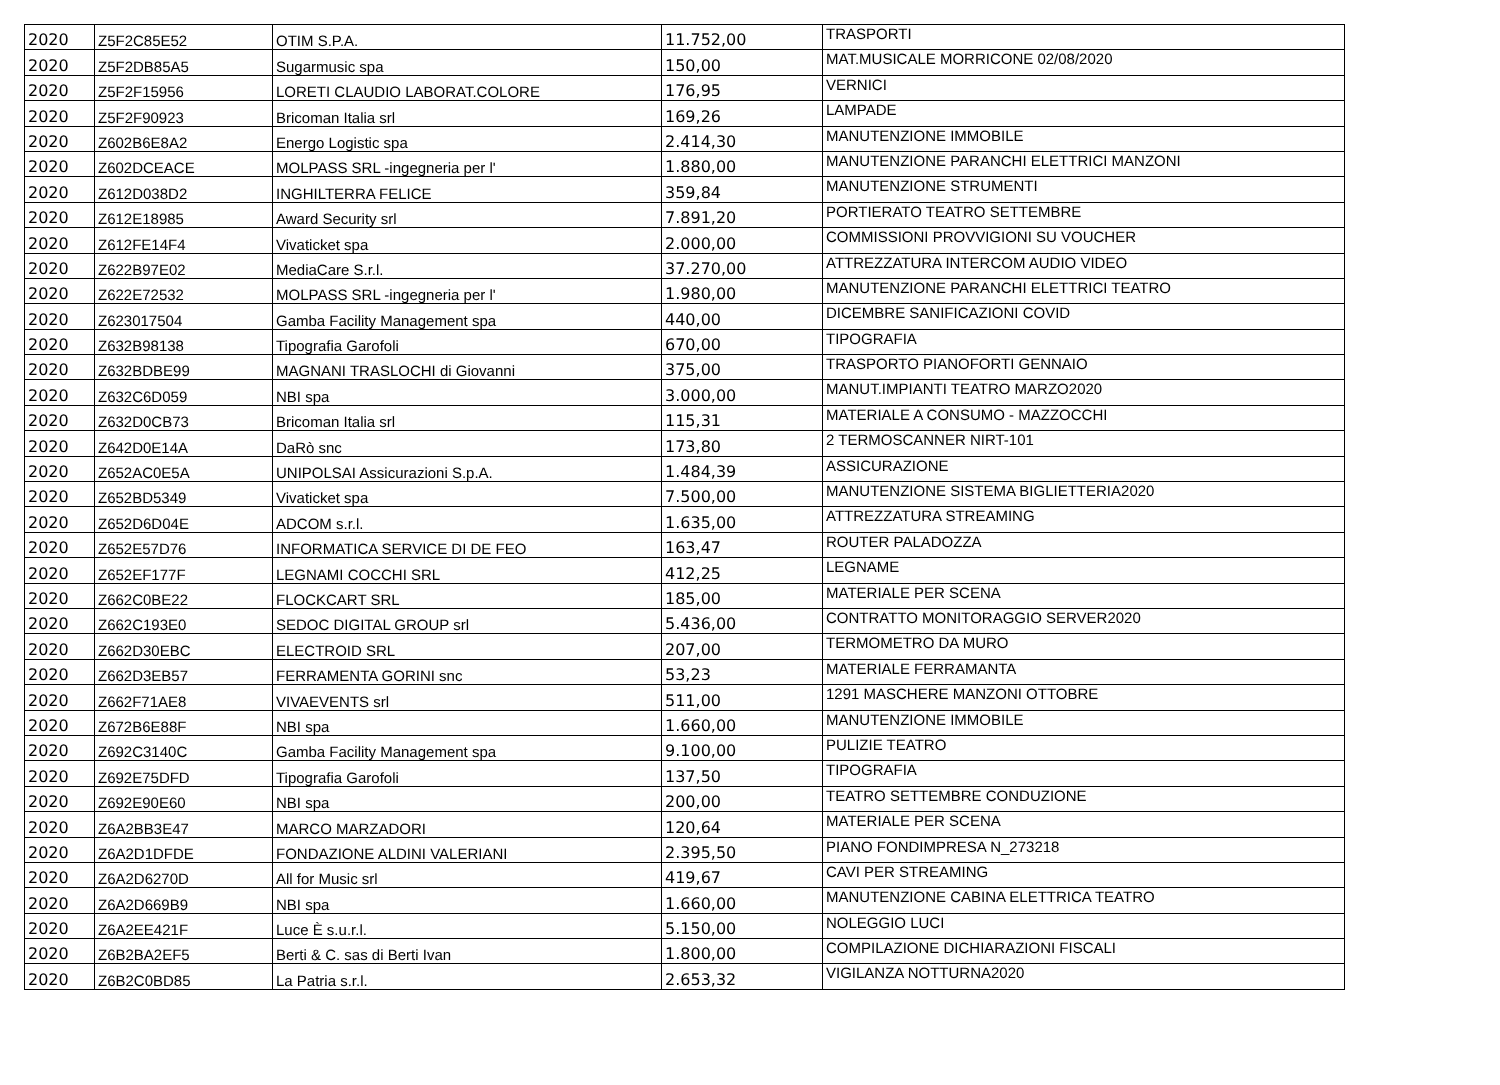| 2020 | Z5F2C85E52 | OTIM S.P.A. | 11.752,00 | TRASPORTI |
| 2020 | Z5F2DB85A5 | Sugarmusic spa | 150,00 | MAT.MUSICALE MORRICONE 02/08/2020 |
| 2020 | Z5F2F15956 | LORETI CLAUDIO LABORAT.COLORE | 176,95 | VERNICI |
| 2020 | Z5F2F90923 | Bricoman Italia srl | 169,26 | LAMPADE |
| 2020 | Z602B6E8A2 | Energo Logistic spa | 2.414,30 | MANUTENZIONE IMMOBILE |
| 2020 | Z602DCEACE | MOLPASS SRL -ingegneria per l' | 1.880,00 | MANUTENZIONE PARANCHI ELETTRICI MANZONI |
| 2020 | Z612D038D2 | INGHILTERRA FELICE | 359,84 | MANUTENZIONE STRUMENTI |
| 2020 | Z612E18985 | Award Security srl | 7.891,20 | PORTIERATO TEATRO SETTEMBRE |
| 2020 | Z612FE14F4 | Vivaticket spa | 2.000,00 | COMMISSIONI PROVVIGIONI SU VOUCHER |
| 2020 | Z622B97E02 | MediaCare S.r.l. | 37.270,00 | ATTREZZATURA INTERCOM AUDIO VIDEO |
| 2020 | Z622E72532 | MOLPASS SRL -ingegneria per l' | 1.980,00 | MANUTENZIONE PARANCHI ELETTRICI TEATRO |
| 2020 | Z623017504 | Gamba Facility Management spa | 440,00 | DICEMBRE SANIFICAZIONI COVID |
| 2020 | Z632B98138 | Tipografia Garofoli | 670,00 | TIPOGRAFIA |
| 2020 | Z632BDBE99 | MAGNANI TRASLOCHI di Giovanni | 375,00 | TRASPORTO PIANOFORTI GENNAIO |
| 2020 | Z632C6D059 | NBI spa | 3.000,00 | MANUT.IMPIANTI TEATRO MARZO2020 |
| 2020 | Z632D0CB73 | Bricoman Italia srl | 115,31 | MATERIALE A CONSUMO - MAZZOCCHI |
| 2020 | Z642D0E14A | DaRò snc | 173,80 | 2 TERMOSCANNER NIRT-101 |
| 2020 | Z652AC0E5A | UNIPOLSAI Assicurazioni S.p.A. | 1.484,39 | ASSICURAZIONE |
| 2020 | Z652BD5349 | Vivaticket spa | 7.500,00 | MANUTENZIONE SISTEMA BIGLIETTERIA2020 |
| 2020 | Z652D6D04E | ADCOM s.r.l. | 1.635,00 | ATTREZZATURA STREAMING |
| 2020 | Z652E57D76 | INFORMATICA SERVICE DI DE FEO | 163,47 | ROUTER PALADOZZA |
| 2020 | Z652EF177F | LEGNAMI COCCHI SRL | 412,25 | LEGNAME |
| 2020 | Z662C0BE22 | FLOCKCART SRL | 185,00 | MATERIALE PER SCENA |
| 2020 | Z662C193E0 | SEDOC DIGITAL GROUP srl | 5.436,00 | CONTRATTO MONITORAGGIO SERVER2020 |
| 2020 | Z662D30EBC | ELECTROID SRL | 207,00 | TERMOMETRO DA MURO |
| 2020 | Z662D3EB57 | FERRAMENTA GORINI snc | 53,23 | MATERIALE FERRAMANTA |
| 2020 | Z662F71AE8 | VIVAEVENTS srl | 511,00 | 1291 MASCHERE MANZONI OTTOBRE |
| 2020 | Z672B6E88F | NBI spa | 1.660,00 | MANUTENZIONE IMMOBILE |
| 2020 | Z692C3140C | Gamba Facility Management spa | 9.100,00 | PULIZIE TEATRO |
| 2020 | Z692E75DFD | Tipografia Garofoli | 137,50 | TIPOGRAFIA |
| 2020 | Z692E90E60 | NBI spa | 200,00 | TEATRO SETTEMBRE CONDUZIONE |
| 2020 | Z6A2BB3E47 | MARCO MARZADORI | 120,64 | MATERIALE PER SCENA |
| 2020 | Z6A2D1DFDE | FONDAZIONE ALDINI VALERIANI | 2.395,50 | PIANO FONDIMPRESA N_273218 |
| 2020 | Z6A2D6270D | All for Music srl | 419,67 | CAVI PER STREAMING |
| 2020 | Z6A2D669B9 | NBI spa | 1.660,00 | MANUTENZIONE CABINA ELETTRICA TEATRO |
| 2020 | Z6A2EE421F | Luce È s.u.r.l. | 5.150,00 | NOLEGGIO LUCI |
| 2020 | Z6B2BA2EF5 | Berti & C. sas di Berti Ivan | 1.800,00 | COMPILAZIONE DICHIARAZIONI FISCALI |
| 2020 | Z6B2C0BD85 | La Patria s.r.l. | 2.653,32 | VIGILANZA NOTTURNA2020 |